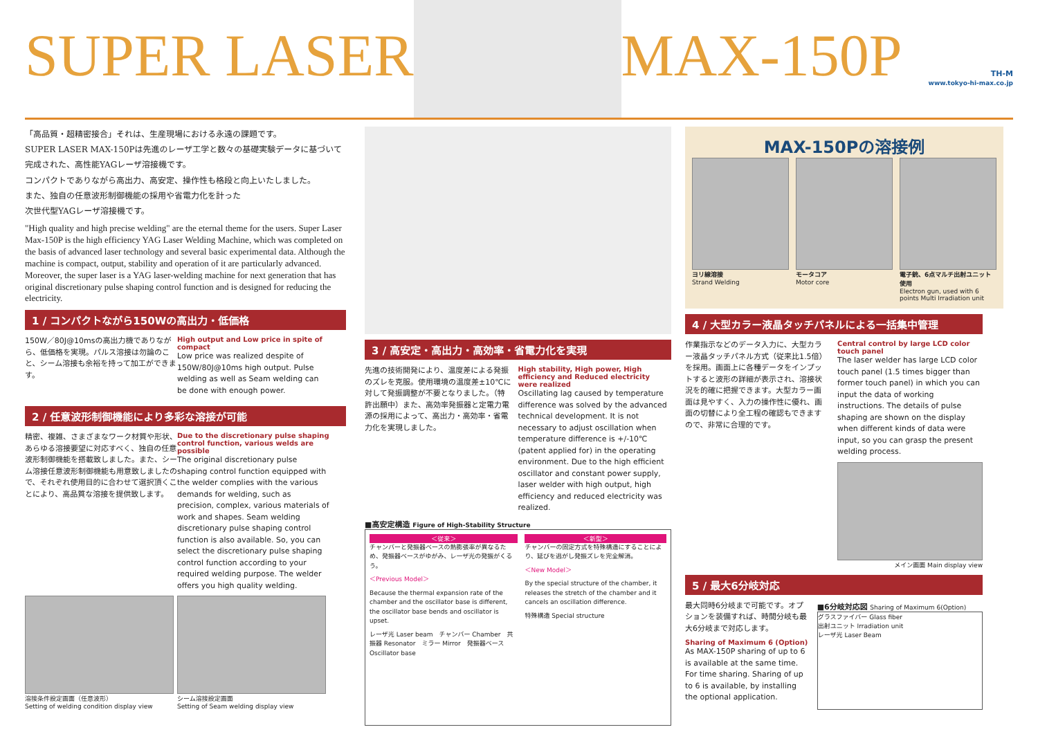SUPER LASER MAX-150P
TH-M
www.tokyo-hi-max.co.jp
「高品質・超精密接合」それは、生産現場における永遠の課題です。
SUPER LASER MAX-150Pは先進のレーザ工学と数々の基礎実験データに基づいて完成された、高性能YAGレーザ溶接機です。
コンパクトでありながら高出力、高安定、操作性も格段と向上いたしました。
また、独自の任意波形制御機能の採用や省電力化を計った
次世代型YAGレーザ溶接機です。
"High quality and high precise welding" are the eternal theme for the users. Super Laser Max-150P is the high efficiency YAG Laser Welding Machine, which was completed on the basis of advanced laser technology and several basic experimental data. Although the machine is compact, output, stability and operation of it are particularly advanced. Moreover, the super laser is a YAG laser-welding machine for next generation that has original discretionary pulse shaping control function and is designed for reducing the electricity.
1 / コンパクトながら150Wの高出力・低価格
150W／80J@10msの高出力機でありながら、低価格を実現。パルス溶接は勿論のこと、シーム溶接も余裕を持って加工ができます。
High output and Low price in spite of compact
Low price was realized despite of 150W/80J@10ms high output. Pulse welding as well as Seam welding can be done with enough power.
2 / 任意波形制御機能により多彩な溶接が可能
精密、複雑、さまざまなワーク材質や形状、あらゆる溶接要望に対応すべく、独自の任意波形制御機能を搭載致しました。また、シーム溶接任意波形制御機能も用意致しましたので、それぞれ使用目的に合わせて選択頂くことにより、高品質な溶接を提供致します。
Due to the discretionary pulse shaping control function, various welds are possible
The original discretionary pulse shaping control function equipped with the welder complies with the various demands for welding, such as precision, complex, various materials of work and shapes. Seam welding discretionary pulse shaping control function is also available. So, you can select the discretionary pulse shaping control function according to your required welding purpose. The welder offers you high quality welding.
溶接条件設定画面（任意波形）
Setting of welding condition display view
シーム溶接設定画面
Setting of Seam welding display view
3 / 高安定・高出力・高効率・省電力化を実現
先進の技術開発により、温度差による発振のズレを克服。使用環境の温度差±10℃に対して発振調整が不要となりました。（特許出願中）また、高効率発振器と定電力電源の採用によって、高出力・高効率・省電力化を実現しました。
High stability, High power, High efficiency and Reduced electricity were realized
Oscillating lag caused by temperature difference was solved by the advanced technical development. It is not necessary to adjust oscillation when temperature difference is +/-10℃ (patent applied for) in the operating environment. Due to the high efficient oscillator and constant power supply, laser welder with high output, high efficiency and reduced electricity was realized.
■高安定構造 Figure of High-Stability Structure
＜従来＞
チャンバーと発振器ベースの熱膨張率が異なるため、発振器ベースがゆがみ、レーザ光の発振がくるう。
＜Previous Model＞
Because the thermal expansion rate of the chamber and the oscillator base is different, the oscillator base bends and oscillator is upset.
レーザ光 Laser beam　チャンバー Chamber　共振器 Resonator　ミラー Mirror　発振器ベース Oscillator base
＜新型＞
チャンバーの固定方式を特殊構造にすることにより、延びを逃がし発振ズレを完全解消。
＜New Model＞
By the special structure of the chamber, it releases the stretch of the chamber and it cancels an oscillation difference.
特殊構造 Special structure
MAX-150Pの溶接例
ヨリ線溶接
Strand Welding
モータコア
Motor core
電子銃、6点マルチ出射ユニット使用
Electron gun, used with 6 points Multi Irradiation unit
4 / 大型カラー液晶タッチパネルによる一括集中管理
作業指示などのデータ入力に、大型カラー液晶タッチパネル方式（従来比1.5倍）を採用。画面上に各種データをインプットすると波形の詳細が表示され、溶接状況を的確に把握できます。大型カラー画面は見やすく、入力の操作性に優れ、画面の切替により全工程の確認もできますので、非常に合理的です。
Central control by large LCD color touch panel
The laser welder has large LCD color touch panel (1.5 times bigger than former touch panel) in which you can input the data of working instructions. The details of pulse shaping are shown on the display when different kinds of data were input, so you can grasp the present welding process.
メイン画面 Main display view
5 / 最大6分岐対応
最大同時6分岐まで可能です。オプションを装備すれば、時間分岐も最大6分岐まで対応します。
Sharing of Maximum 6 (Option)
As MAX-150P sharing of up to 6 is available at the same time. For time sharing. Sharing of up to 6 is available, by installing the optional application.
■6分岐対応図 Sharing of Maximum 6(Option)
グラスファイバー Glass fiber
出射ユニット Irradiation unit
レーザ光 Laser Beam